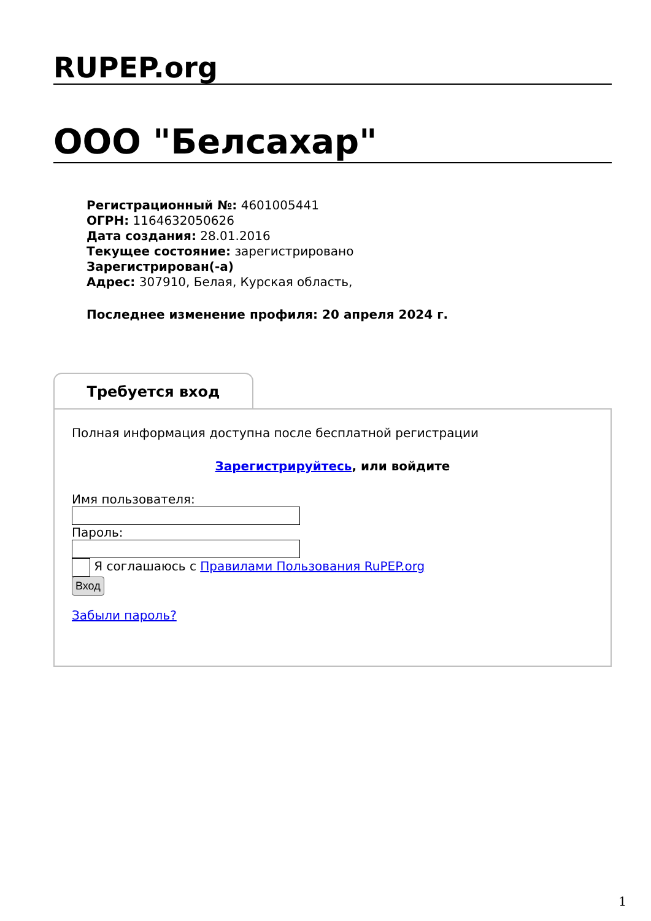RUPEP.org
ООО "Белсахар"
Регистрационный №: 4601005441
ОГРН: 1164632050626
Дата создания: 28.01.2016
Текущее состояние: зарегистрировано
Зарегистрирован(-а)
Адрес: 307910, Белая, Курская область,
Последнее изменение профиля: 20 апреля 2024 г.
Требуется вход
Полная информация доступна после бесплатной регистрации
Зарегистрируйтесь, или войдите
Имя пользователя:
Пароль:
Я соглашаюсь с Правилами Пользования RuPEP.org
Вход
Забыли пароль?
1